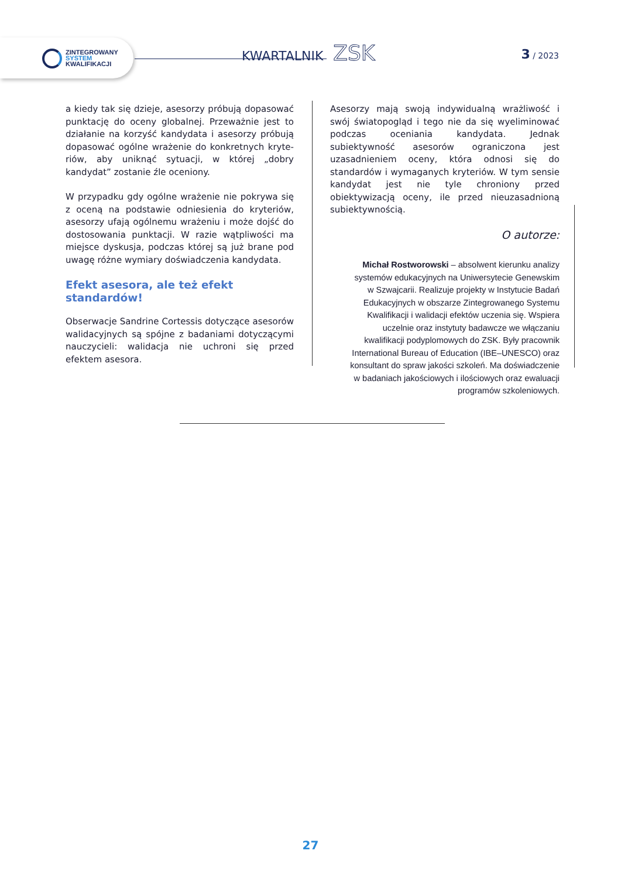ZINTEGROWANY
SYSTEM
KWALIFIKACJI
KWARTALNIK ZSK 3 / 2023
a kiedy tak się dzieje, asesorzy próbują dopasować punktację do oceny globalnej. Przeważnie jest to działanie na korzyść kandydata i asesorzy próbują dopasować ogólne wrażenie do konkretnych kryte­riów, aby uniknąć sytuacji, w której „dobry kandydat” zostanie źle oceniony.
W przypadku gdy ogólne wrażenie nie pokrywa się z oceną na podstawie odniesienia do kryteriów, ase­sorzy ufają ogólnemu wrażeniu i może dojść do do­stosowania punktacji. W razie wątpliwości ma miej­sce dyskusja, podczas której są już brane pod uwagę różne wymiary doświadczenia kandydata.
Efekt asesora, ale też efekt standardów!
Obserwacje Sandrine Cortessis dotyczące asesorów walidacyjnych są spójne z badaniami dotyczącymi nauczycieli: walidacja nie uchroni się przed efektem asesora.
Asesorzy mają swoją indywidualną wrażliwość i swój światopogląd i tego nie da się wyeliminować podczas oceniania kandydata. Jednak subiektywność asesorów ograniczona jest uzasadnieniem oceny, która odnosi się do standardów i wymaganych kryteriów. W tym sensie kandydat jest nie tyle chroniony przed obiektywizacją oceny, ile przed nieuzasadnioną subiektywnością.
O autorze:
Michał Rostworowski – absolwent kierunku analizy systemów edukacyjnych na Uniwersytecie Genewskim w Szwajcarii. Realizuje projekty w Instytucie Badań Edukacyjnych w obszarze Zintegrowanego Systemu Kwalifikacji i walidacji efektów uczenia się. Wspiera uczelnie oraz instytuty badawcze we włączaniu kwalifikacji podyplomowych do ZSK. Były pracownik International Bureau of Education (IBE–UNESCO) oraz konsultant do spraw jakości szkoleń. Ma doświadczenie w badaniach jakościowych i ilościowych oraz ewaluacji programów szkoleniowych.
27